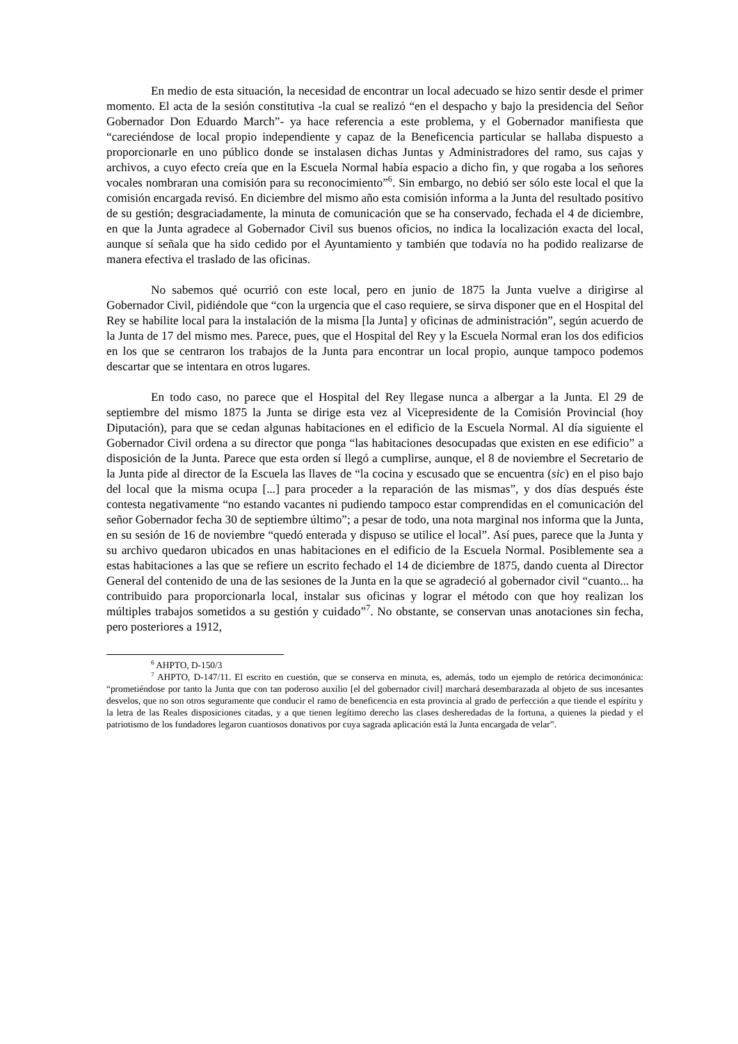En medio de esta situación, la necesidad de encontrar un local adecuado se hizo sentir desde el primer momento. El acta de la sesión constitutiva -la cual se realizó “en el despacho y bajo la presidencia del Señor Gobernador Don Eduardo March”- ya hace referencia a este problema, y el Gobernador manifiesta que “careciéndose de local propio independiente y capaz de la Beneficencia particular se hallaba dispuesto a proporcionarle en uno público donde se instalasen dichas Juntas y Administradores del ramo, sus cajas y archivos, a cuyo efecto creía que en la Escuela Normal había espacio a dicho fin, y que rogaba a los señores vocales nombraran una comisión para su reconocimiento”<sup>6</sup>. Sin embargo, no debió ser sólo este local el que la comisión encargada revisó. En diciembre del mismo año esta comisión informa a la Junta del resultado positivo de su gestión; desgraciadamente, la minuta de comunicación que se ha conservado, fechada el 4 de diciembre, en que la Junta agradece al Gobernador Civil sus buenos oficios, no indica la localización exacta del local, aunque sí señala que ha sido cedido por el Ayuntamiento y también que todavía no ha podido realizarse de manera efectiva el traslado de las oficinas.
No sabemos qué ocurrió con este local, pero en junio de 1875 la Junta vuelve a dirigirse al Gobernador Civil, pidiéndole que “con la urgencia que el caso requiere, se sirva disponer que en el Hospital del Rey se habilite local para la instalación de la misma [la Junta] y oficinas de administración”, según acuerdo de la Junta de 17 del mismo mes. Parece, pues, que el Hospital del Rey y la Escuela Normal eran los dos edificios en los que se centraron los trabajos de la Junta para encontrar un local propio, aunque tampoco podemos descartar que se intentara en otros lugares.
En todo caso, no parece que el Hospital del Rey llegase nunca a albergar a la Junta. El 29 de septiembre del mismo 1875 la Junta se dirige esta vez al Vicepresidente de la Comisión Provincial (hoy Diputación), para que se cedan algunas habitaciones en el edificio de la Escuela Normal. Al día siguiente el Gobernador Civil ordena a su director que ponga “las habitaciones desocupadas que existen en ese edificio” a disposición de la Junta. Parece que esta orden sí llegó a cumplirse, aunque, el 8 de noviembre el Secretario de la Junta pide al director de la Escuela las llaves de “la cocina y escusado que se encuentra (sic) en el piso bajo del local que la misma ocupa [...] para proceder a la reparación de las mismas”, y dos días después éste contesta negativamente “no estando vacantes ni pudiendo tampoco estar comprendidas en el comunicación del señor Gobernador fecha 30 de septiembre último”; a pesar de todo, una nota marginal nos informa que la Junta, en su sesión de 16 de noviembre “quedó enterada y dispuso se utilice el local”. Así pues, parece que la Junta y su archivo quedaron ubicados en unas habitaciones en el edificio de la Escuela Normal. Posiblemente sea a estas habitaciones a las que se refiere un escrito fechado el 14 de diciembre de 1875, dando cuenta al Director General del contenido de una de las sesiones de la Junta en la que se agradeció al gobernador civil “cuanto... ha contribuido para proporcionarla local, instalar sus oficinas y lograr el método con que hoy realizan los múltiples trabajos sometidos a su gestión y cuidado”<sup>7</sup>. No obstante, se conservan unas anotaciones sin fecha, pero posteriores a 1912,
<sup>6</sup> AHPTO, D-150/3
<sup>7</sup> AHPTO, D-147/11. El escrito en cuestión, que se conserva en minuta, es, además, todo un ejemplo de retórica decimonónica: “prometiéndose por tanto la Junta que con tan poderoso auxilio [el del gobernador civil] marchará desembarazada al objeto de sus incesantes desvelos, que no son otros seguramente que conducir el ramo de beneficencia en esta provincia al grado de perfección a que tiende el espíritu y la letra de las Reales disposiciones citadas, y a que tienen legítimo derecho las clases desheredadas de la fortuna, a quienes la piedad y el patriotismo de los fundadores legaron cuantiosos donativos por cuya sagrada aplicación está la Junta encargada de velar”.